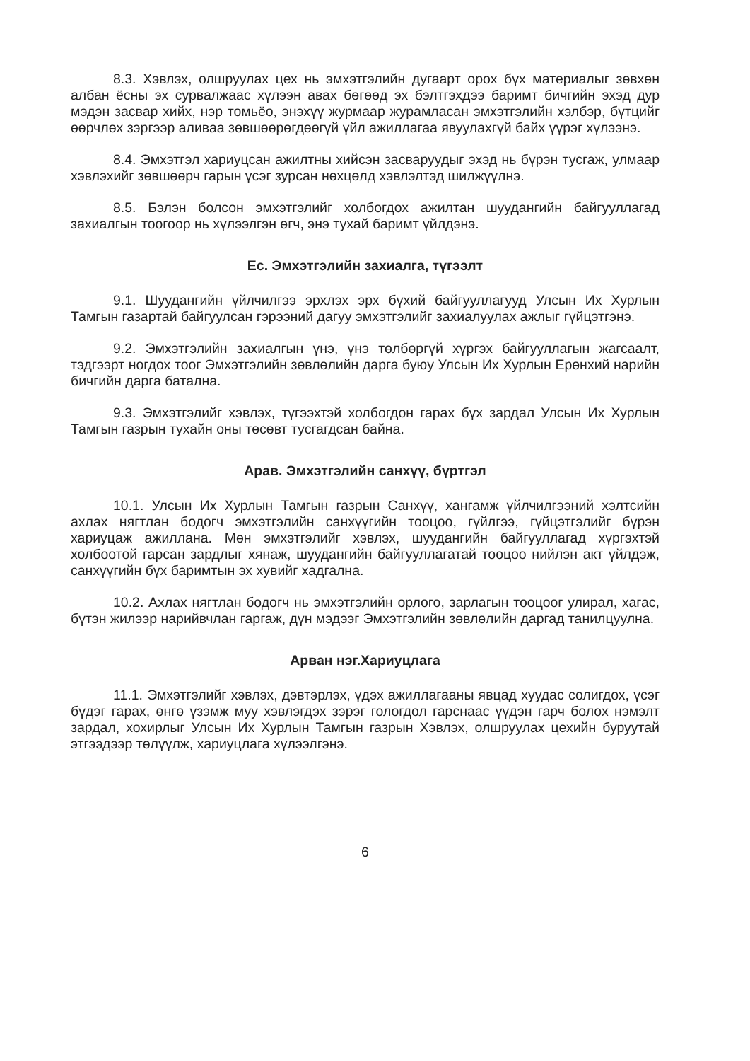8.3. Хэвлэх, олшруулах цех нь эмхэтгэлийн дугаарт орох бүх материалыг зөвхөн албан ёсны эх сурвалжаас хүлээн авах бөгөөд эх бэлтгэхдээ баримт бичгийн эхэд дур мэдэн засвар хийх, нэр томьёо, энэхүү журмаар журамласан эмхэтгэлийн хэлбэр, бүтцийг өөрчлөх зэргээр аливаа зөвшөөрөгдөөгүй үйл ажиллагаа явуулахгүй байх үүрэг хүлээнэ.
8.4. Эмхэтгэл хариуцсан ажилтны хийсэн засваруудыг эхэд нь бүрэн тусгаж, улмаар хэвлэхийг зөвшөөрч гарын үсэг зурсан нөхцөлд хэвлэлтэд шилжүүлнэ.
8.5. Бэлэн болсон эмхэтгэлийг холбогдох ажилтан шуудангийн байгууллагад захиалгын тоогоор нь хүлээлгэн өгч, энэ тухай баримт үйлдэнэ.
Ес. Эмхэтгэлийн захиалга, түгээлт
9.1. Шуудангийн үйлчилгээ эрхлэх эрх бүхий байгууллагууд Улсын Их Хурлын Тамгын газартай байгуулсан гэрээний дагуу эмхэтгэлийг захиалуулах ажлыг гүйцэтгэнэ.
9.2. Эмхэтгэлийн захиалгын үнэ, үнэ төлбөргүй хүргэх байгууллагын жагсаалт, тэдгээрт ногдох тоог Эмхэтгэлийн зөвлөлийн дарга буюу Улсын Их Хурлын Ерөнхий нарийн бичгийн дарга батална.
9.3. Эмхэтгэлийг хэвлэх, түгээхтэй холбогдон гарах бүх зардал Улсын Их Хурлын Тамгын газрын тухайн оны төсөвт тусгагдсан байна.
Арав. Эмхэтгэлийн санхүү, бүртгэл
10.1. Улсын Их Хурлын Тамгын газрын Санхүү, хангамж үйлчилгээний хэлтсийн ахлах нягтлан бодогч эмхэтгэлийн санхүүгийн тооцоо, гүйлгээ, гүйцэтгэлийг бүрэн хариуцаж ажиллана. Мөн эмхэтгэлийг хэвлэх, шуудангийн байгууллагад хүргэхтэй холбоотой гарсан зардлыг хянаж, шуудангийн байгууллагатай тооцоо нийлэн акт үйлдэж, санхүүгийн бүх баримтын эх хувийг хадгална.
10.2. Ахлах нягтлан бодогч нь эмхэтгэлийн орлого, зарлагын тооцоог улирал, хагас, бүтэн жилээр нарийвчлан гаргаж, дүн мэдээг Эмхэтгэлийн зөвлөлийн даргад танилцуулна.
Арван нэг.Хариуцлага
11.1. Эмхэтгэлийг хэвлэх, дэвтэрлэх, үдэх ажиллагааны явцад хуудас солигдох, үсэг бүдэг гарах, өнгө үзэмж муу хэвлэгдэх зэрэг гологдол гарснаас үүдэн гарч болох нэмэлт зардал, хохирлыг Улсын Их Хурлын Тамгын газрын Хэвлэх, олшруулах цехийн буруутай этгээдээр төлүүлж, хариуцлага хүлээлгэнэ.
6